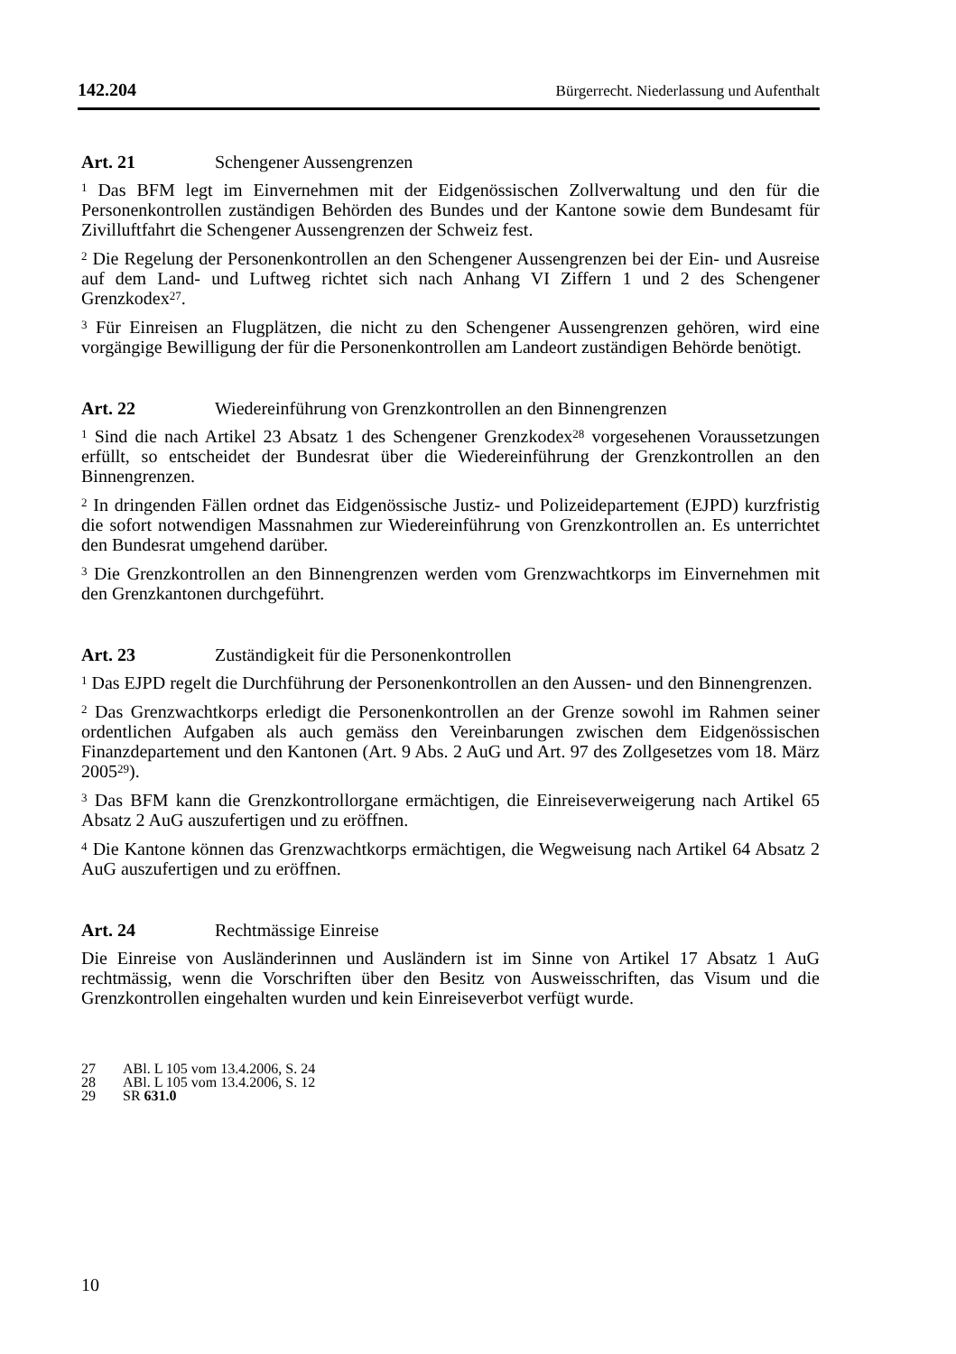142.204 Bürgerrecht. Niederlassung und Aufenthalt
Art. 21 Schengener Aussengrenzen
<sup>1</sup> Das BFM legt im Einvernehmen mit der Eidgenössischen Zollverwaltung und den für die Personenkontrollen zuständigen Behörden des Bundes und der Kantone sowie dem Bundesamt für Zivilluftfahrt die Schengener Aussengrenzen der Schweiz fest.
<sup>2</sup> Die Regelung der Personenkontrollen an den Schengener Aussengrenzen bei der Ein- und Ausreise auf dem Land- und Luftweg richtet sich nach Anhang VI Ziffern 1 und 2 des Schengener Grenzkodex<sup>27</sup>.
<sup>3</sup> Für Einreisen an Flugplätzen, die nicht zu den Schengener Aussengrenzen gehören, wird eine vorgängige Bewilligung der für die Personenkontrollen am Landeort zuständigen Behörde benötigt.
Art. 22 Wiedereinführung von Grenzkontrollen an den Binnengrenzen
<sup>1</sup> Sind die nach Artikel 23 Absatz 1 des Schengener Grenzkodex<sup>28</sup> vorgesehenen Voraussetzungen erfüllt, so entscheidet der Bundesrat über die Wiedereinführung der Grenzkontrollen an den Binnengrenzen.
<sup>2</sup> In dringenden Fällen ordnet das Eidgenössische Justiz- und Polizeidepartement (EJPD) kurzfristig die sofort notwendigen Massnahmen zur Wiedereinführung von Grenzkontrollen an. Es unterrichtet den Bundesrat umgehend darüber.
<sup>3</sup> Die Grenzkontrollen an den Binnengrenzen werden vom Grenzwachtkorps im Einvernehmen mit den Grenzkantonen durchgeführt.
Art. 23 Zuständigkeit für die Personenkontrollen
<sup>1</sup> Das EJPD regelt die Durchführung der Personenkontrollen an den Aussen- und den Binnengrenzen.
<sup>2</sup> Das Grenzwachtkorps erledigt die Personenkontrollen an der Grenze sowohl im Rahmen seiner ordentlichen Aufgaben als auch gemäss den Vereinbarungen zwischen dem Eidgenössischen Finanzdepartement und den Kantonen (Art. 9 Abs. 2 AuG und Art. 97 des Zollgesetzes vom 18. März 2005<sup>29</sup>).
<sup>3</sup> Das BFM kann die Grenzkontrollorgane ermächtigen, die Einreiseverweigerung nach Artikel 65 Absatz 2 AuG auszufertigen und zu eröffnen.
<sup>4</sup> Die Kantone können das Grenzwachtkorps ermächtigen, die Wegweisung nach Artikel 64 Absatz 2 AuG auszufertigen und zu eröffnen.
Art. 24 Rechtmässige Einreise
Die Einreise von Ausländerinnen und Ausländern ist im Sinne von Artikel 17 Absatz 1 AuG rechtmässig, wenn die Vorschriften über den Besitz von Ausweisschriften, das Visum und die Grenzkontrollen eingehalten wurden und kein Einreiseverbot verfügt wurde.
27 ABl. L 105 vom 13.4.2006, S. 24
28 ABl. L 105 vom 13.4.2006, S. 12
29 SR 631.0
10